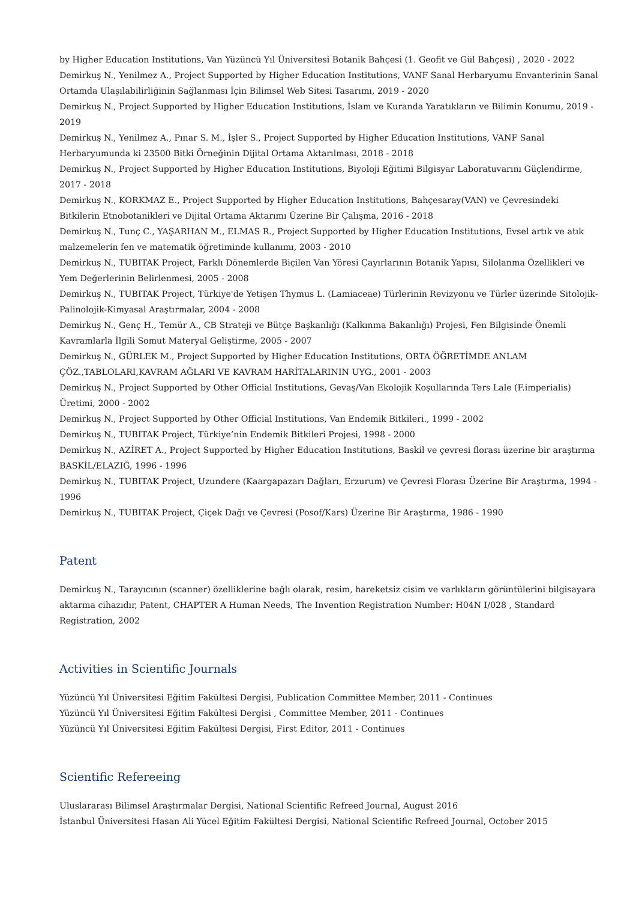by Higher Education Institutions, Van Yüzüncü Yıl Üniversitesi Botanik Bahçesi (1. Geofit ve Gül Bahçesi) , 2020 - 2022
Demirkuş N., Yenilmez A., Project Supported by Higher Education Institutions, VANF Sanal Herbaryumu Envanterinin Sanal Ortamda Ulaşılabilirliğinin Sağlanması İçin Bilimsel Web Sitesi Tasarımı, 2019 - 2020
Demirkuş N., Project Supported by Higher Education Institutions, İslam ve Kuranda Yaratıkların ve Bilimin Konumu, 2019 - 2019
Demirkuş N., Yenilmez A., Pınar S. M., İşler S., Project Supported by Higher Education Institutions, VANF Sanal Herbaryumunda ki 23500 Bitki Örneğinin Dijital Ortama Aktarılması, 2018 - 2018
Demirkuş N., Project Supported by Higher Education Institutions, Biyoloji Eğitimi Bilgisyar Laboratuvarını Güçlendirme, 2017 - 2018
Demirkuş N., KORKMAZ E., Project Supported by Higher Education Institutions, Bahçesaray(VAN) ve Çevresindeki Bitkilerin Etnobotanikleri ve Dijital Ortama Aktarımı Üzerine Bir Çalışma, 2016 - 2018
Demirkuş N., Tunç C., YAŞARHAN M., ELMAS R., Project Supported by Higher Education Institutions, Evsel artık ve atık malzemelerin fen ve matematik öğretiminde kullanımı, 2003 - 2010
Demirkuş N., TUBITAK Project, Farklı Dönemlerde Biçilen Van Yöresi Çayırlarının Botanik Yapısı, Silolanma Özellikleri ve Yem Değerlerinin Belirlenmesi, 2005 - 2008
Demirkuş N., TUBITAK Project, Türkiye'de Yetişen Thymus L. (Lamiaceae) Türlerinin Revizyonu ve Türler üzerinde Sitolojik-Palinolojik-Kimyasal Araştırmalar, 2004 - 2008
Demirkuş N., Genç H., Temür A., CB Strateji ve Bütçe Başkanlığı (Kalkınma Bakanlığı) Projesi, Fen Bilgisinde Önemli Kavramlarla İlgili Somut Materyal Geliştirme, 2005 - 2007
Demirkuş N., GÜRLEK M., Project Supported by Higher Education Institutions, ORTA ÖĞRETİMDE ANLAM ÇÖZ.,TABLOLARI,KAVRAM AĞLARI VE KAVRAM HARİTALARININ UYG., 2001 - 2003
Demirkuş N., Project Supported by Other Official Institutions, Gevaş/Van Ekolojik Koşullarında Ters Lale (F.imperialis) Üretimi, 2000 - 2002
Demirkuş N., Project Supported by Other Official Institutions, Van Endemik Bitkileri., 1999 - 2002
Demirkuş N., TUBITAK Project, Türkiye’nin Endemik Bitkileri Projesi, 1998 - 2000
Demirkuş N., AZİRET A., Project Supported by Higher Education Institutions, Baskil ve çevresi florası üzerine bir araştırma BASKİL/ELAZIĞ, 1996 - 1996
Demirkuş N., TUBITAK Project, Uzundere (Kaargapazarı Dağları, Erzurum) ve Çevresi Florası Üzerine Bir Araştırma, 1994 - 1996
Demirkuş N., TUBITAK Project, Çiçek Dağı ve Çevresi (Posof/Kars) Üzerine Bir Araştırma, 1986 - 1990
Patent
Demirkuş N., Tarayıcının (scanner) özelliklerine bağlı olarak, resim, hareketsiz cisim ve varlıkların görüntülerini bilgisayara aktarma cihazıdır, Patent, CHAPTER A Human Needs, The Invention Registration Number: H04N I/028 , Standard Registration, 2002
Activities in Scientific Journals
Yüzüncü Yıl Üniversitesi Eğitim Fakültesi Dergisi, Publication Committee Member, 2011 - Continues
Yüzüncü Yıl Üniversitesi Eğitim Fakültesi Dergisi , Committee Member, 2011 - Continues
Yüzüncü Yıl Üniversitesi Eğitim Fakültesi Dergisi, First Editor, 2011 - Continues
Scientific Refereeing
Uluslararası Bilimsel Araştırmalar Dergisi, National Scientific Refreed Journal, August 2016
İstanbul Üniversitesi Hasan Ali Yücel Eğitim Fakültesi Dergisi, National Scientific Refreed Journal, October 2015